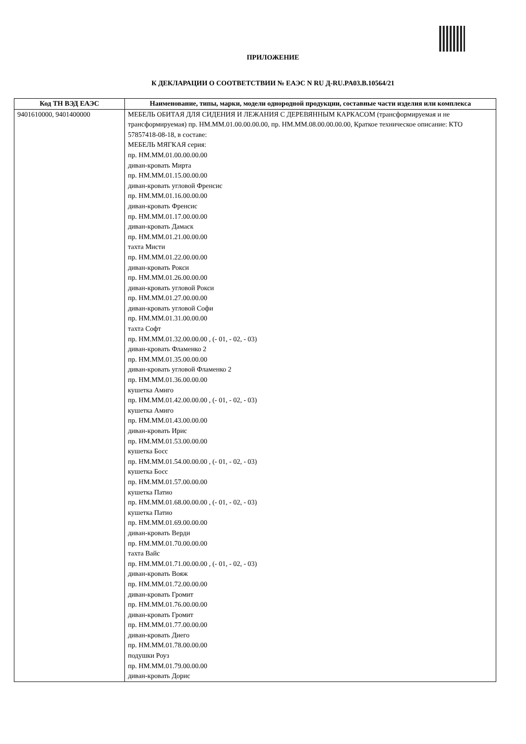ПРИЛОЖЕНИЕ
К ДЕКЛАРАЦИИ О СООТВЕТСТВИИ № ЕАЭС N RU Д-RU.PA03.B.10564/21
| Код ТН ВЭД ЕАЭС | Наименование, типы, марки, модели однородной продукции, составные части изделия или комплекса |
| --- | --- |
| 9401610000, 9401400000 | МЕБЕЛЬ ОБИТАЯ ДЛЯ СИДЕНИЯ И ЛЕЖАНИЯ С ДЕРЕВЯННЫМ КАРКАСОМ (трансформируемая и не трансформируемая) пр. НМ.ММ.01.00.00.00.00, пр. НМ.ММ.08.00.00.00.00, Краткое техническое описание: КТО 57857418-08-18, в составе: МЕБЕЛЬ МЯГКАЯ серия: пр. НМ.ММ.01.00.00.00.00 диван-кровать Мирта пр. НМ.ММ.01.15.00.00.00 диван-кровать угловой Френсис пр. НМ.ММ.01.16.00.00.00 диван-кровать Френсис пр. НМ.ММ.01.17.00.00.00 диван-кровать Дамаск пр. НМ.ММ.01.21.00.00.00 тахта Мисти пр. НМ.ММ.01.22.00.00.00 диван-кровать Рокси пр. НМ.ММ.01.26.00.00.00 диван-кровать угловой Рокси пр. НМ.ММ.01.27.00.00.00 диван-кровать угловой Софи пр. НМ.ММ.01.31.00.00.00 тахта Софт пр. НМ.ММ.01.32.00.00.00 , (- 01, - 02, - 03) диван-кровать Фламенко 2 пр. НМ.ММ.01.35.00.00.00 диван-кровать угловой Фламенко 2 пр. НМ.ММ.01.36.00.00.00 кушетка Амиго пр. НМ.ММ.01.42.00.00.00 , (- 01, - 02, - 03) кушетка Амиго пр. НМ.ММ.01.43.00.00.00 диван-кровать Ирис пр. НМ.ММ.01.53.00.00.00 кушетка Босс пр. НМ.ММ.01.54.00.00.00 , (- 01, - 02, - 03) кушетка Босс пр. НМ.ММ.01.57.00.00.00 кушетка Патио пр. НМ.ММ.01.68.00.00.00 , (- 01, - 02, - 03) кушетка Патио пр. НМ.ММ.01.69.00.00.00 диван-кровать Верди пр. НМ.ММ.01.70.00.00.00 тахта Вайс пр. НМ.ММ.01.71.00.00.00 , (- 01, - 02, - 03) диван-кровать Вояж пр. НМ.ММ.01.72.00.00.00 диван-кровать Громит пр. НМ.ММ.01.76.00.00.00 диван-кровать Громит пр. НМ.ММ.01.77.00.00.00 диван-кровать Диего пр. НМ.ММ.01.78.00.00.00 подушки Роуз пр. НМ.ММ.01.79.00.00.00 диван-кровать Дорис |